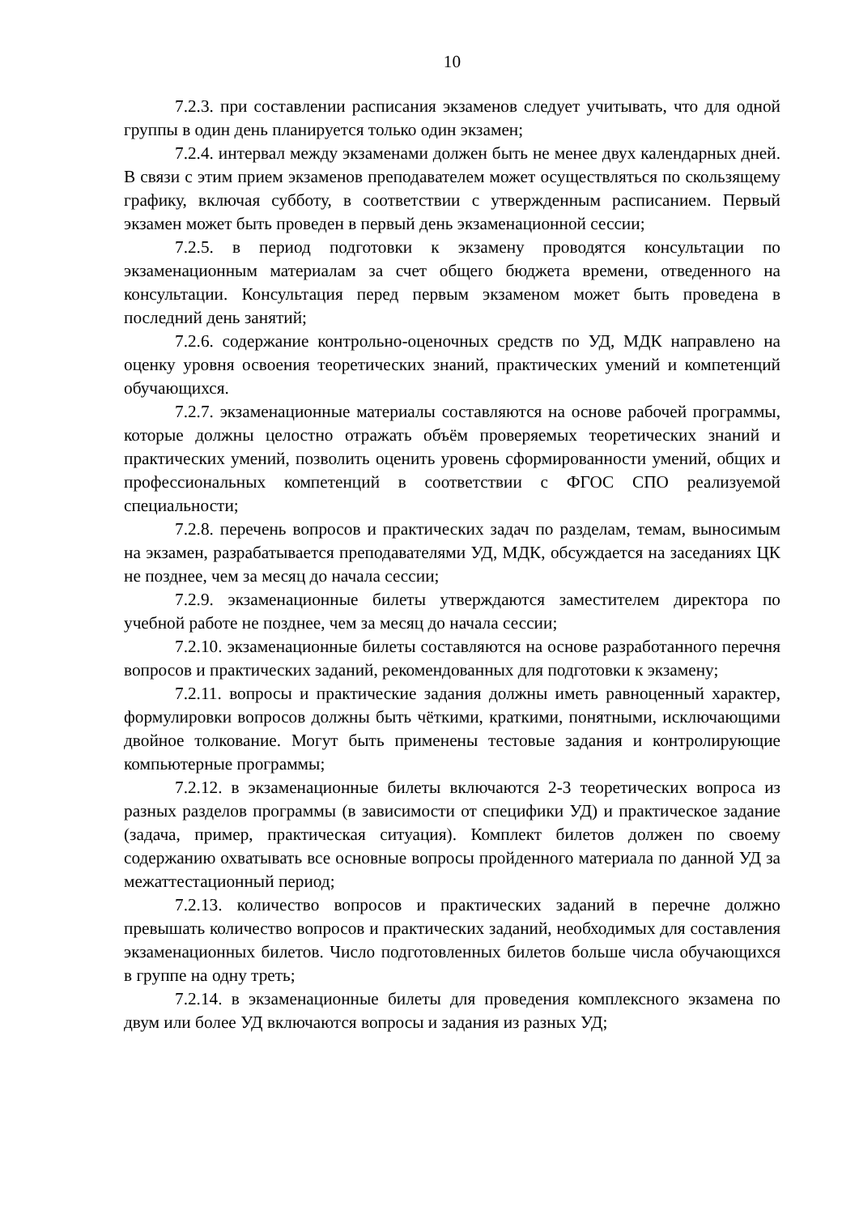10
7.2.3. при составлении расписания экзаменов следует учитывать, что для одной группы в один день планируется только один экзамен;
7.2.4. интервал между экзаменами должен быть не менее двух календарных дней. В связи с этим прием экзаменов преподавателем может осуществляться по скользящему графику, включая субботу, в соответствии с утвержденным расписанием. Первый экзамен может быть проведен в первый день экзаменационной сессии;
7.2.5. в период подготовки к экзамену проводятся консультации по экзаменационным материалам за счет общего бюджета времени, отведенного на консультации. Консультация перед первым экзаменом может быть проведена в последний день занятий;
7.2.6. содержание контрольно-оценочных средств по УД, МДК направлено на оценку уровня освоения теоретических знаний, практических умений и компетенций обучающихся.
7.2.7. экзаменационные материалы составляются на основе рабочей программы, которые должны целостно отражать объём проверяемых теоретических знаний и практических умений, позволить оценить уровень сформированности умений, общих и профессиональных компетенций в соответствии с ФГОС СПО реализуемой специальности;
7.2.8. перечень вопросов и практических задач по разделам, темам, выносимым на экзамен, разрабатывается преподавателями УД, МДК, обсуждается на заседаниях ЦК не позднее, чем за месяц до начала сессии;
7.2.9. экзаменационные билеты утверждаются заместителем директора по учебной работе не позднее, чем за месяц до начала сессии;
7.2.10. экзаменационные билеты составляются на основе разработанного перечня вопросов и практических заданий, рекомендованных для подготовки к экзамену;
7.2.11. вопросы и практические задания должны иметь равноценный характер, формулировки вопросов должны быть чёткими, краткими, понятными, исключающими двойное толкование. Могут быть применены тестовые задания и контролирующие компьютерные программы;
7.2.12. в экзаменационные билеты включаются 2-3 теоретических вопроса из разных разделов программы (в зависимости от специфики УД) и практическое задание (задача, пример, практическая ситуация). Комплект билетов должен по своему содержанию охватывать все основные вопросы пройденного материала по данной УД за межаттестационный период;
7.2.13. количество вопросов и практических заданий в перечне должно превышать количество вопросов и практических заданий, необходимых для составления экзаменационных билетов. Число подготовленных билетов больше числа обучающихся в группе на одну треть;
7.2.14. в экзаменационные билеты для проведения комплексного экзамена по двум или более УД включаются вопросы и задания из разных УД;